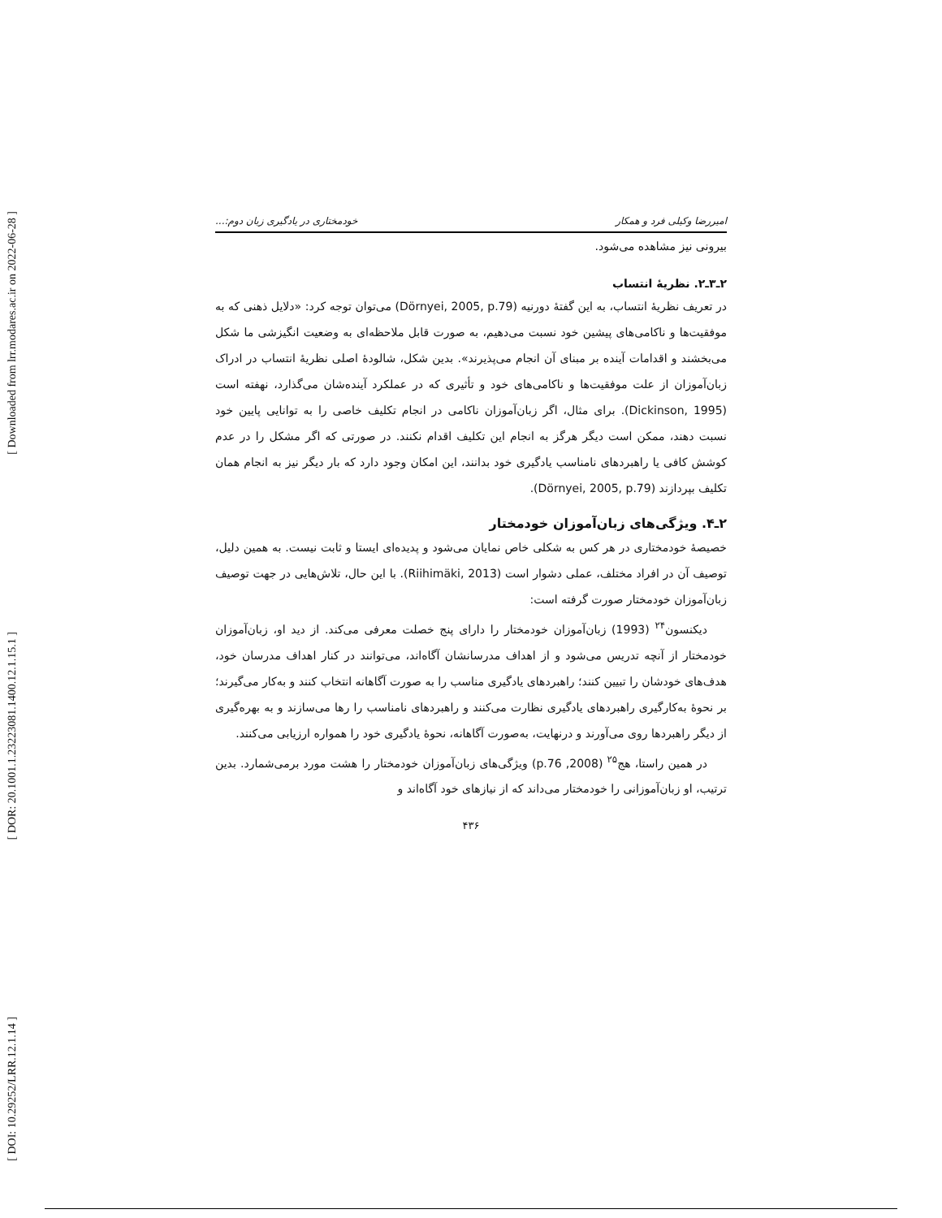[ Downloaded from lrr.modares.ac.ir on 2022-06-28 ]
[ DOR: 20.1001.1.23223081.1400.12.1.15.1 ]
[ DOI: 10.29252/LRR.12.1.14 ]
امیررضا وکیلی فرد و همکار خودمختاری در یادگیری زبان دوم:...
بیرونی نیز مشاهده می‌شود.
۲ـ۳ـ۲. نظریهٔ انتساب
در تعریف نظریهٔ انتساب، به این گفتهٔ دورنیه (Dörnyei, 2005, p.79) می‌توان توجه کرد: «دلایل ذهنی که به موفقیت‌ها و ناکامی‌های پیشین خود نسبت می‌دهیم، به صورت قابل ملاحظه‌ای به وضعیت انگیزشی ما شکل می‌بخشند و اقدامات آینده بر مبنای آن انجام می‌پذیرند». بدین شکل، شالودهٔ اصلی نظریهٔ انتساب در ادراک زبان‌آموزان از علت موفقیت‌ها و ناکامی‌های خود و تأثیری که در عملکرد آینده‌شان می‌گذارد، نهفته است (Dickinson, 1995). برای مثال، اگر زبان‌آموزان ناکامی در انجام تکلیف خاصی را به توانایی پایین خود نسبت دهند، ممکن است دیگر هرگز به انجام این تکلیف اقدام نکنند. در صورتی که اگر مشکل را در عدم کوشش کافی یا راهبردهای نامناسب یادگیری خود بدانند، این امکان وجود دارد که بار دیگر نیز به انجام همان تکلیف بپردازند (Dörnyei, 2005, p.79).
۲ـ۴. ویژگی‌های زبان‌آموزان خودمختار
خصیصهٔ خودمختاری در هر کس به شکلی خاص نمایان می‌شود و پدیده‌ای ایستا و ثابت نیست. به همین دلیل، توصیف آن در افراد مختلف، عملی دشوار است (Riihimäki, 2013). با این حال، تلاش‌هایی در جهت توصیف زبان‌آموزان خودمختار صورت گرفته است:
دیکنسون<sup>۲۴</sup> (1993) زبان‌آموزان خودمختار را دارای پنج خصلت معرفی می‌کند. از دید او، زبان‌آموزان خودمختار از آنچه تدریس می‌شود و از اهداف مدرسانشان آگاه‌اند، می‌توانند در کنار اهداف مدرسان خود، هدف‌های خودشان را تبیین کنند؛ راهبردهای یادگیری مناسب را به صورت آگاهانه انتخاب کنند و به‌کار می‌گیرند؛ بر نحوهٔ به‌کارگیری راهبردهای یادگیری نظارت می‌کنند و راهبردهای نامناسب را رها می‌سازند و به بهره‌گیری از دیگر راهبردها روی می‌آورند و درنهایت، به‌صورت آگاهانه، نحوهٔ یادگیری خود را همواره ارزیابی می‌کنند.
در همین راستا، هج<sup>۲۵</sup> (2008, p.76) ویژگی‌های زبان‌آموزان خودمختار را هشت مورد برمی‌شمارد. بدین ترتیب، او زبان‌آموزانی را خودمختار می‌داند که از نیازهای خود آگاه‌اند و
۴۳۶